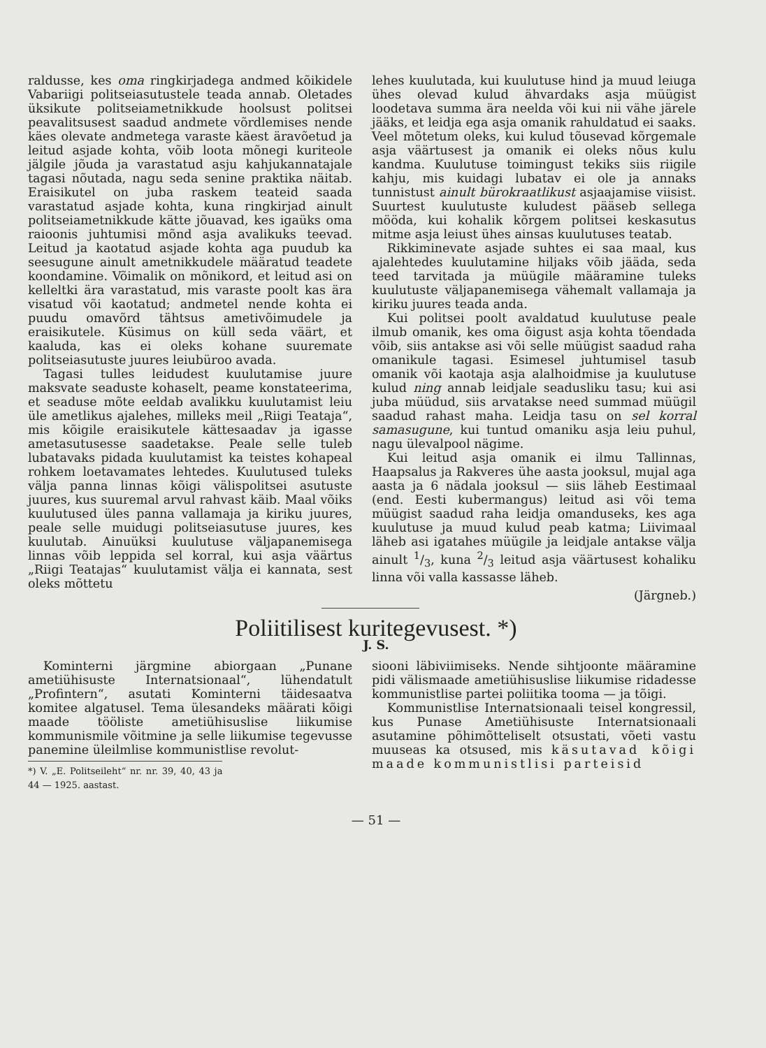raldusse, kes oma ringkirjadega andmed kõikidele Vabariigi politseiasutustele teada annab. Oletades üksikute politseiametnikkude hoolsust politsei peavalitsusest saadud andmete võrdlemises nende käes olevate andmetega varaste käest äravõetud ja leitud asjade kohta, võib loota mõnegi kuriteole jälgile jõuda ja varastatud asju kahjukannatajale tagasi nõutada, nagu seda senine praktika näitab. Eraisikutel on juba raskem teateid saada varastatud asjade kohta, kuna ringkirjad ainult politseiametnikkude kätte jõuavad, kes igaüks oma raioonis juhtumisi mõnd asja avalikuks teevad. Leitud ja kaotatud asjade kohta aga puudub ka seesugune ainult ametnikkudele määratud teadete koondamine. Võimalik on mõnikord, et leitud asi on kelleltki ära varastatud, mis varaste poolt kas ära visatud või kaotatud; andmetel nende kohta ei puudu omavõrd tähtsus ametivõimudele ja eraisikutele. Küsimus on küll seda väärt, et kaaluda, kas ei oleks kohane suuremate politseiasutuste juures leiubüroo avada.
Tagasi tulles leidudest kuulutamise juure maksvate seaduste kohaselt, peame konstateerima, et seaduse mõte eeldab avalikku kuulutamist leiu üle ametlikus ajalehes, milleks meil „Riigi Teataja“, mis kõigile eraisikutele kättesaadav ja igasse ametasutusesse saadetakse. Peale selle tuleb lubatavaks pidada kuulutamist ka teistes kohapeal rohkem loetavamates lehtedes. Kuulutused tuleks välja panna linnas kõigi välispolitsei asutuste juures, kus suuremal arvul rahvast käib. Maal võiks kuulutused üles panna vallamaja ja kiriku juures, peale selle muidugi politseiasutuse juures, kes kuulutab. Ainuüksi kuulutuse väljapanemisega linnas võib leppida sel korral, kui asja väärtus „Riigi Teatajas“ kuulutamist välja ei kannata, sest oleks mõttetu
lehes kuulutada, kui kuulutuse hind ja muud leiuga ühes olevad kulud ähvardaks asja müügist loodetava summa ära neelda või kui nii vähe järele jääks, et leidja ega asja omanik rahuldatud ei saaks. Veel mõtetum oleks, kui kulud tõusevad kõrgemale asja väärtusest ja omanik ei oleks nõus kulu kandma. Kuulutuse toimingust tekiks siis riigile kahju, mis kuidagi lubatav ei ole ja annaks tunnistust ainult bürokraatlikust asjaajamise viisist. Suurtest kuulutuste kuludest pääseb sellega mööda, kui kohalik kõrgem politsei keskasutus mitme asja leiust ühes ainsas kuulutuses teatab.
Rikkiminevate asjade suhtes ei saa maal, kus ajalehtedes kuulutamine hiljaks võib jääda, seda teed tarvitada ja müügile määramine tuleks kuulutuste väljapanemisega vähemalt vallamaja ja kiriku juures teada anda.
Kui politsei poolt avaldatud kuulutuse peale ilmub omanik, kes oma õigust asja kohta tõendada võib, siis antakse asi või selle müügist saadud raha omanikule tagasi. Esimesel juhtumisel tasub omanik või kaotaja asja alalhoidmise ja kuulutuse kulud ning annab leidjale seadusliku tasu; kui asi juba müüdud, siis arvatakse need summad müügil saadud rahast maha. Leidja tasu on sel korral samasugune, kui tuntud omaniku asja leiu puhul, nagu ülevalpool nägime.
Kui leitud asja omanik ei ilmu Tallinnas, Haapsalus ja Rakveres ühe aasta jooksul, mujal aga aasta ja 6 nädala jooksul — siis läheb Eestimaal (end. Eesti kubermangus) leitud asi või tema müügist saadud raha leidja omanduseks, kes aga kuulutuse ja muud kulud peab katma; Liivimaal läheb asi igatahes müügile ja leidjale antakse välja ainult 1/3, kuna 2/3 leitud asja väärtusest kohaliku linna või valla kassasse läheb.
(Järgneb.)
Poliitilisest kuritegevusest. *)
J. S.
Kominterni järgmine abiorgaan „Punane ametiühisuste Internatsionaal“, lühendatult „Profintern“, asutati Kominterni täidesaatva komitee algatusel. Tema ülesandeks määrati kõigi maade tööliste ametiühisuslise liikumise kommunismile võitmine ja selle liikumise tegevusse panemine üleilmlise kommunistlise revolut-
*) V. „E. Politseileht“ nr. nr. 39, 40, 43 ja 44 — 1925. aastast.
siooni läbiviimiseks. Nende sihtjoonte määramine pidi välismaade ametiühisuslise liikumise ridadesse kommunistlise partei poliitika tooma — ja tõigi.
Kommunistlise Internatsionaali teisel kongressil, kus Punase Ametiühisuste Internatsionaali asutamine põhimõtteliselt otsustati, võeti vastu muuseas ka otsused, mis käsutavad kõigi maade kommunistlisi parteisid
— 51 —